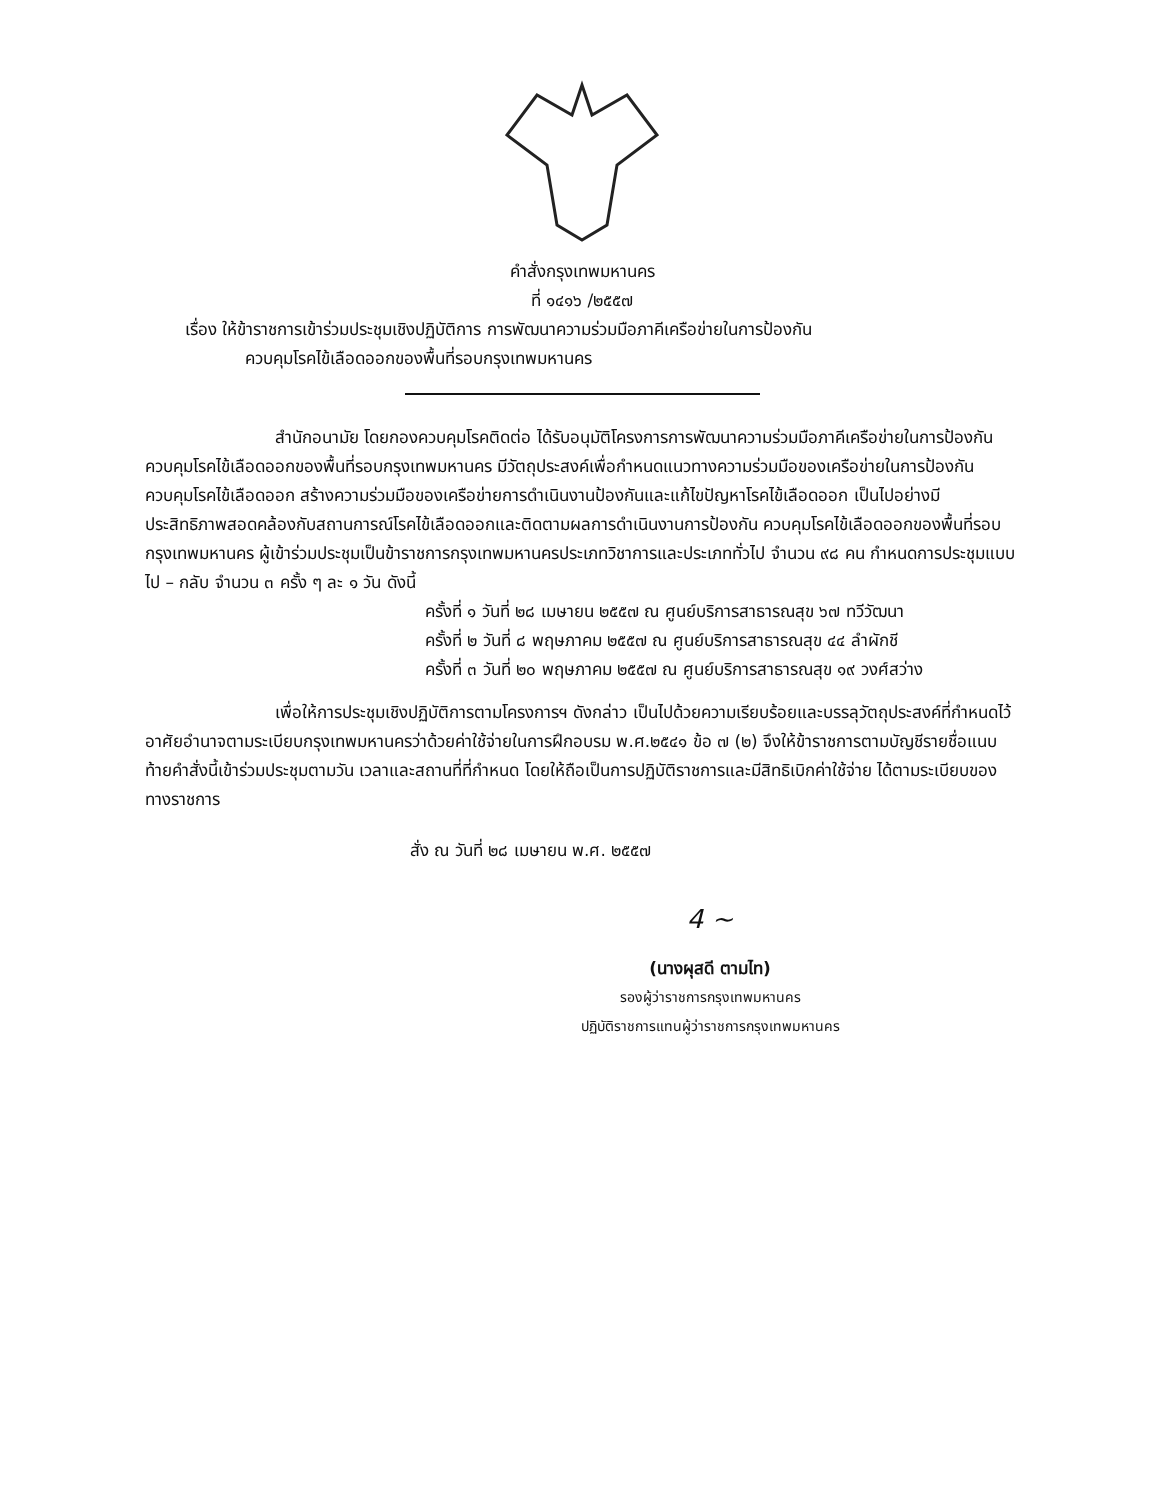คำสั่งกรุงเทพมหานคร
ที่ ๑๔๑๖ /๒๕๕๗
เรื่อง ให้ข้าราชการเข้าร่วมประชุมเชิงปฏิบัติการ การพัฒนาความร่วมมือภาคีเครือข่ายในการป้องกัน
ควบคุมโรคไข้เลือดออกของพื้นที่รอบกรุงเทพมหานคร
สำนักอนามัย โดยกองควบคุมโรคติดต่อ ได้รับอนุมัติโครงการการพัฒนาความร่วมมือภาคีเครือข่ายในการป้องกัน ควบคุมโรคไข้เลือดออกของพื้นที่รอบกรุงเทพมหานคร มีวัตถุประสงค์เพื่อกำหนดแนวทางความร่วมมือของเครือข่ายในการป้องกันควบคุมโรคไข้เลือดออก สร้างความร่วมมือของเครือข่ายการดำเนินงานป้องกันและแก้ไขปัญหาโรคไข้เลือดออก เป็นไปอย่างมีประสิทธิภาพสอดคล้องกับสถานการณ์โรคไข้เลือดออกและติดตามผลการดำเนินงานการป้องกัน ควบคุมโรคไข้เลือดออกของพื้นที่รอบกรุงเทพมหานคร ผู้เข้าร่วมประชุมเป็นข้าราชการกรุงเทพมหานครประเภทวิชาการและประเภททั่วไป จำนวน ๙๘ คน กำหนดการประชุมแบบไป – กลับ จำนวน ๓ ครั้ง ๆ ละ ๑ วัน ดังนี้
ครั้งที่ ๑ วันที่ ๒๘ เมษายน ๒๕๕๗ ณ ศูนย์บริการสาธารณสุข ๖๗ ทวีวัฒนา
ครั้งที่ ๒ วันที่ ๘ พฤษภาคม ๒๕๕๗ ณ ศูนย์บริการสาธารณสุข ๔๔ ลำผักชี
ครั้งที่ ๓ วันที่ ๒๐ พฤษภาคม ๒๕๕๗ ณ ศูนย์บริการสาธารณสุข ๑๙ วงศ์สว่าง
เพื่อให้การประชุมเชิงปฏิบัติการตามโครงการฯ ดังกล่าว เป็นไปด้วยความเรียบร้อยและบรรลุวัตถุประสงค์ที่กำหนดไว้ อาศัยอำนาจตามระเบียบกรุงเทพมหานครว่าด้วยค่าใช้จ่ายในการฝึกอบรม พ.ศ.๒๕๔๑ ข้อ ๗ (๒) จึงให้ข้าราชการตามบัญชีรายชื่อแนบท้ายคำสั่งนี้เข้าร่วมประชุมตามวัน เวลาและสถานที่ที่กำหนด โดยให้ถือเป็นการปฏิบัติราชการและมีสิทธิเบิกค่าใช้จ่าย ได้ตามระเบียบของทางราชการ
สั่ง ณ วันที่ ๒๘ เมษายน พ.ศ. ๒๕๕๗
4 ~
(นางผุสดี ตามไท)
รองผู้ว่าราชการกรุงเทพมหานคร
ปฏิบัติราชการแทนผู้ว่าราชการกรุงเทพมหานคร